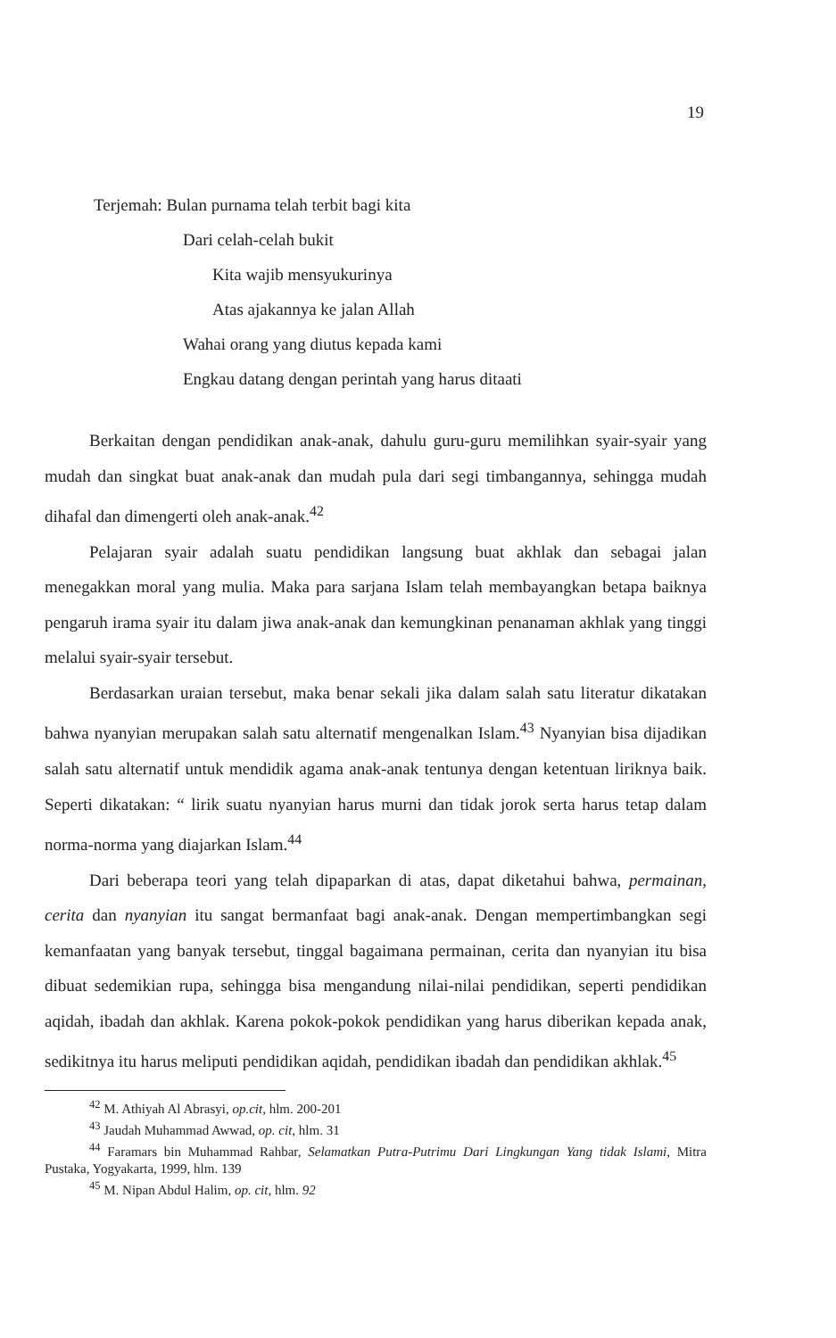19
Terjemah: Bulan purnama telah terbit bagi kita
Dari celah-celah bukit
Kita wajib mensyukurinya
Atas ajakannya ke jalan Allah
Wahai orang yang diutus kepada kami
Engkau datang dengan perintah yang harus ditaati
Berkaitan dengan pendidikan anak-anak, dahulu guru-guru memilihkan syair-syair yang mudah dan singkat buat anak-anak dan mudah pula dari segi timbangannya, sehingga mudah dihafal dan dimengerti oleh anak-anak.<sup>42</sup>
Pelajaran syair adalah suatu pendidikan langsung buat akhlak dan sebagai jalan menegakkan moral yang mulia. Maka para sarjana Islam telah membayangkan betapa baiknya pengaruh irama syair itu dalam jiwa anak-anak dan kemungkinan penanaman akhlak yang tinggi melalui syair-syair tersebut.
Berdasarkan uraian tersebut, maka benar sekali jika dalam salah satu literatur dikatakan bahwa nyanyian merupakan salah satu alternatif mengenalkan Islam.<sup>43</sup> Nyanyian bisa dijadikan salah satu alternatif untuk mendidik agama anak-anak tentunya dengan ketentuan liriknya baik. Seperti dikatakan: “ lirik suatu nyanyian harus murni dan tidak jorok serta harus tetap dalam norma-norma yang diajarkan Islam.<sup>44</sup>
Dari beberapa teori yang telah dipaparkan di atas, dapat diketahui bahwa, permainan, cerita dan nyanyian itu sangat bermanfaat bagi anak-anak. Dengan mempertimbangkan segi kemanfaatan yang banyak tersebut, tinggal bagaimana permainan, cerita dan nyanyian itu bisa dibuat sedemikian rupa, sehingga bisa mengandung nilai-nilai pendidikan, seperti pendidikan aqidah, ibadah dan akhlak. Karena pokok-pokok pendidikan yang harus diberikan kepada anak, sedikitnya itu harus meliputi pendidikan aqidah, pendidikan ibadah dan pendidikan akhlak.<sup>45</sup>
<sup>42</sup> M. Athiyah Al Abrasyi, op.cit, hlm. 200-201
<sup>43</sup> Jaudah Muhammad Awwad, op. cit, hlm. 31
<sup>44</sup> Faramars bin Muhammad Rahbar, Selamatkan Putra-Putrimu Dari Lingkungan Yang tidak Islami, Mitra Pustaka, Yogyakarta, 1999, hlm. 139
<sup>45</sup> M. Nipan Abdul Halim, op. cit, hlm. 92